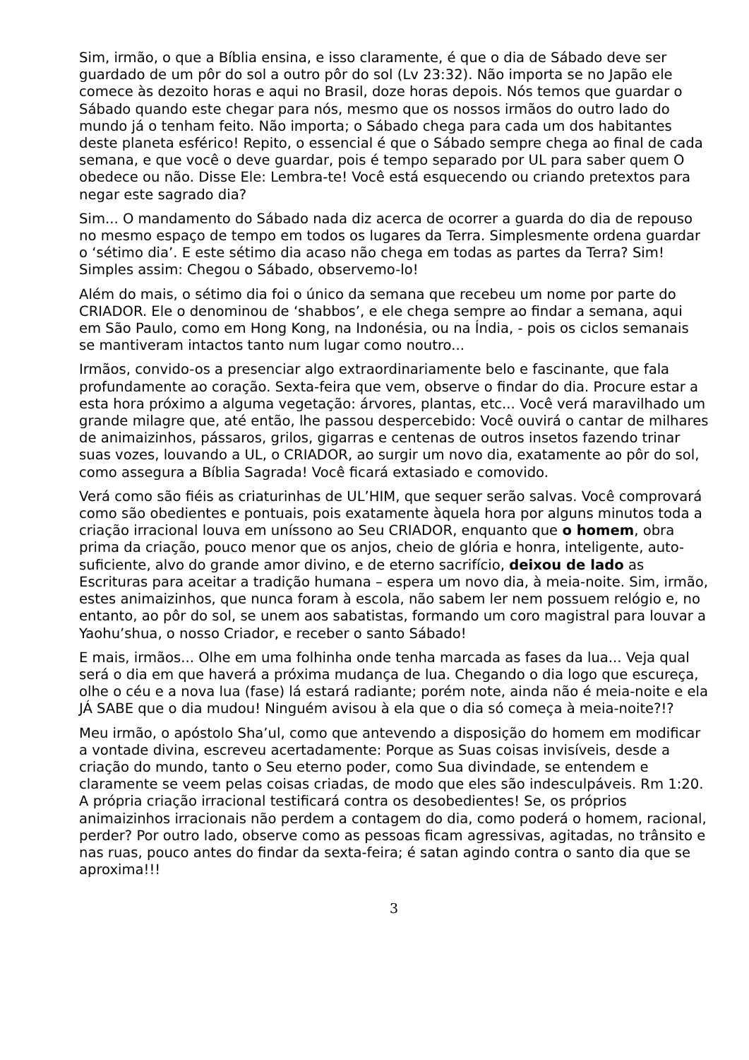Sim, irmão, o que a Bíblia ensina, e isso claramente, é que o dia de Sábado deve ser guardado de um pôr do sol a outro pôr do sol (Lv 23:32). Não importa se no Japão ele comece às dezoito horas e aqui no Brasil, doze horas depois. Nós temos que guardar o Sábado quando este chegar para nós, mesmo que os nossos irmãos do outro lado do mundo já o tenham feito. Não importa; o Sábado chega para cada um dos habitantes deste planeta esférico! Repito, o essencial é que o Sábado sempre chega ao final de cada semana, e que você o deve guardar, pois é tempo separado por UL para saber quem O obedece ou não. Disse Ele: Lembra-te! Você está esquecendo ou criando pretextos para negar este sagrado dia?
Sim... O mandamento do Sábado nada diz acerca de ocorrer a guarda do dia de repouso no mesmo espaço de tempo em todos os lugares da Terra. Simplesmente ordena guardar o ‘sétimo dia’. E este sétimo dia acaso não chega em todas as partes da Terra? Sim! Simples assim: Chegou o Sábado, observemo-lo!
Além do mais, o sétimo dia foi o único da semana que recebeu um nome por parte do CRIADOR. Ele o denominou de ‘shabbos’, e ele chega sempre ao findar a semana, aqui em São Paulo, como em Hong Kong, na Indonésia, ou na Índia, - pois os ciclos semanais se mantiveram intactos tanto num lugar como noutro...
Irmãos, convido-os a presenciar algo extraordinariamente belo e fascinante, que fala profundamente ao coração. Sexta-feira que vem, observe o findar do dia. Procure estar a esta hora próximo a alguma vegetação: árvores, plantas, etc... Você verá maravilhado um grande milagre que, até então, lhe passou despercebido: Você ouvirá o cantar de milhares de animaizinhos, pássaros, grilos, gigarras e centenas de outros insetos fazendo trinar suas vozes, louvando a UL, o CRIADOR, ao surgir um novo dia, exatamente ao pôr do sol, como assegura a Bíblia Sagrada! Você ficará extasiado e comovido.
Verá como são fiéis as criaturinhas de UL’HIM, que sequer serão salvas. Você comprovará como são obedientes e pontuais, pois exatamente àquela hora por alguns minutos toda a criação irracional louva em uníssono ao Seu CRIADOR, enquanto que o homem, obra prima da criação, pouco menor que os anjos, cheio de glória e honra, inteligente, auto-suficiente, alvo do grande amor divino, e de eterno sacrifício, deixou de lado as Escrituras para aceitar a tradição humana – espera um novo dia, à meia-noite. Sim, irmão, estes animaizinhos, que nunca foram à escola, não sabem ler nem possuem relógio e, no entanto, ao pôr do sol, se unem aos sabatistas, formando um coro magistral para louvar a Yaohu’shua, o nosso Criador, e receber o santo Sábado!
E mais, irmãos... Olhe em uma folhinha onde tenha marcada as fases da lua... Veja qual será o dia em que haverá a próxima mudança de lua. Chegando o dia logo que escureça, olhe o céu e a nova lua (fase) lá estará radiante; porém note, ainda não é meia-noite e ela JÁ SABE que o dia mudou! Ninguém avisou à ela que o dia só começa à meia-noite?!?
Meu irmão, o apóstolo Sha’ul, como que antevendo a disposição do homem em modificar a vontade divina, escreveu acertadamente: Porque as Suas coisas invisíveis, desde a criação do mundo, tanto o Seu eterno poder, como Sua divindade, se entendem e claramente se veem pelas coisas criadas, de modo que eles são indesculpáveis. Rm 1:20. A própria criação irracional testificará contra os desobedientes! Se, os próprios animaizinhos irracionais não perdem a contagem do dia, como poderá o homem, racional, perder? Por outro lado, observe como as pessoas ficam agressivas, agitadas, no trânsito e nas ruas, pouco antes do findar da sexta-feira; é satan agindo contra o santo dia que se aproxima!!!
3